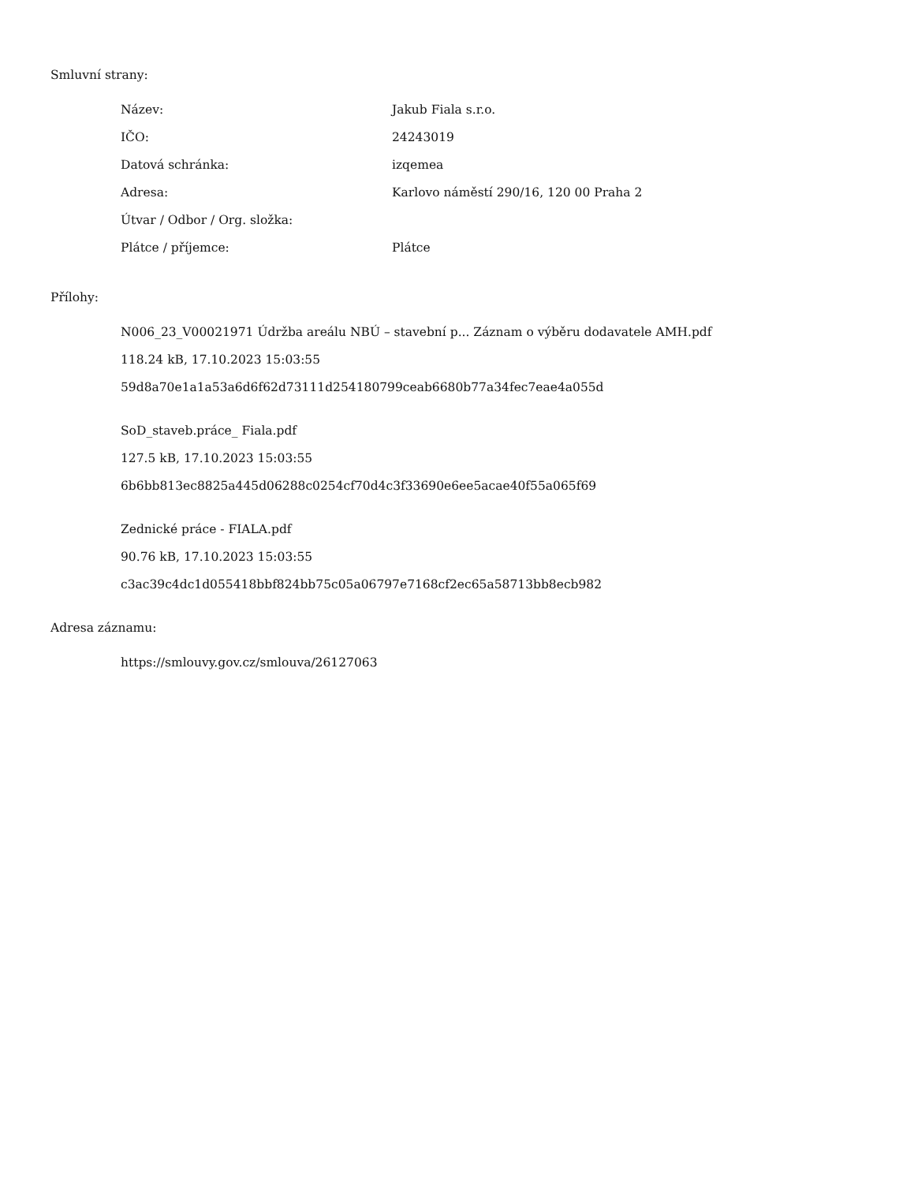Smluvní strany:
| Název: | Jakub Fiala s.r.o. |
| IČO: | 24243019 |
| Datová schránka: | izqemea |
| Adresa: | Karlovo náměstí 290/16, 120 00 Praha 2 |
| Útvar / Odbor / Org. složka: | |
| Plátce / příjemce: | Plátce |
Přílohy:
N006_23_V00021971 Údržba areálu NBÚ – stavební p... Záznam o výběru dodavatele AMH.pdf
118.24 kB, 17.10.2023 15:03:55
59d8a70e1a1a53a6d6f62d73111d254180799ceab6680b77a34fec7eae4a055d
SoD_staveb.práce_ Fiala.pdf
127.5 kB, 17.10.2023 15:03:55
6b6bb813ec8825a445d06288c0254cf70d4c3f33690e6ee5acae40f55a065f69
Zednické práce - FIALA.pdf
90.76 kB, 17.10.2023 15:03:55
c3ac39c4dc1d055418bbf824bb75c05a06797e7168cf2ec65a58713bb8ecb982
Adresa záznamu:
https://smlouvy.gov.cz/smlouva/26127063